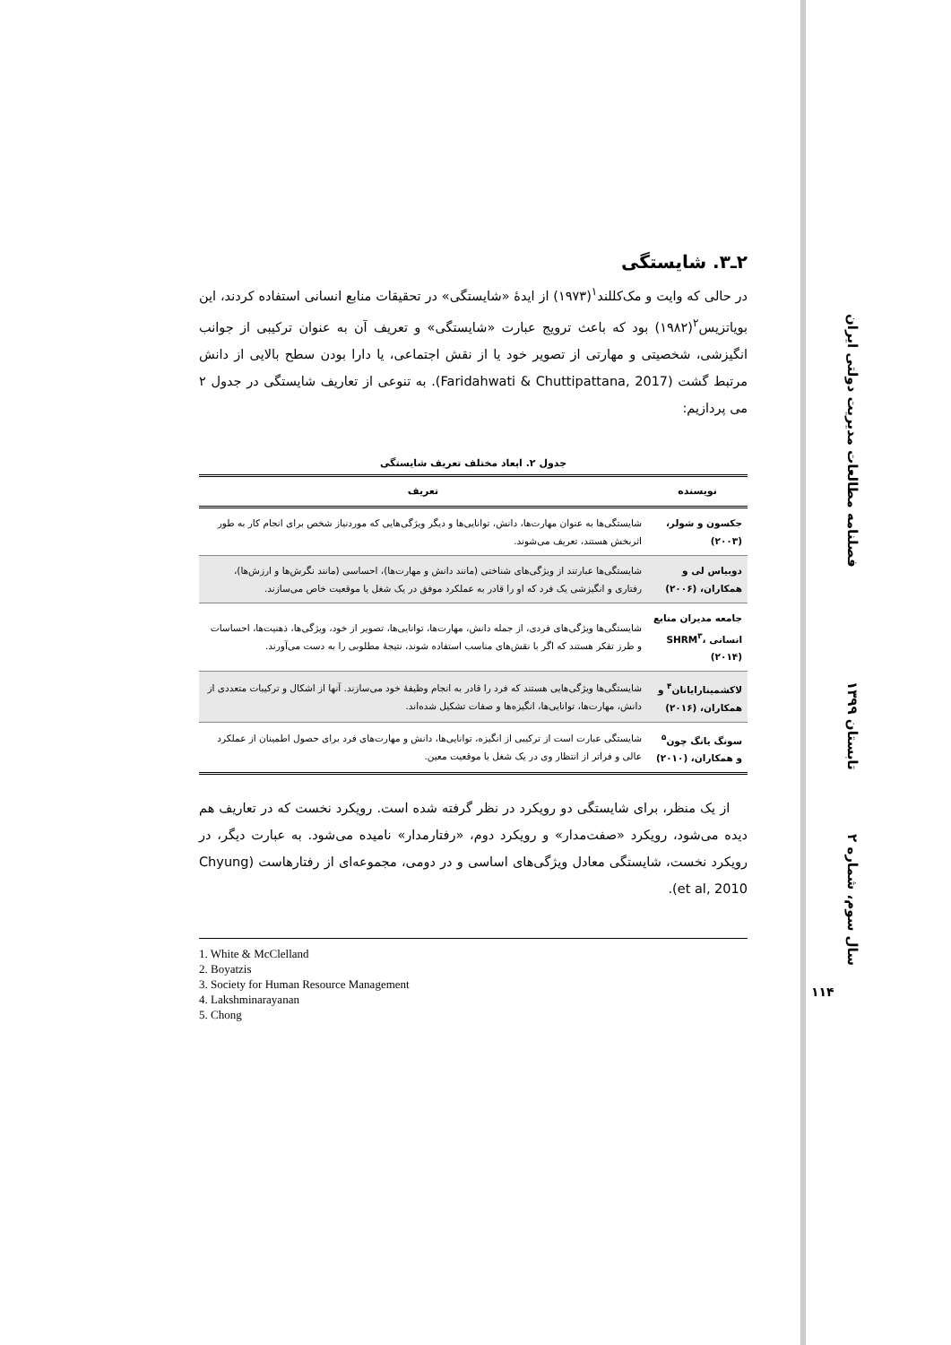فصلنامه مطالعات مدیریت دولتی ایران
تابستان ۱۳۹۹
سال سوم، شماره ۲
۱۱۴
۲ـ۳. شایستگی
در حالی که وایت و مک‌کللند<sup>۱</sup>(۱۹۷۳) از ایدۀ «شایستگی» در تحقیقات منابع انسانی استفاده کردند، این بویاتزیس<sup>۲</sup>(۱۹۸۲) بود که باعث ترویج عبارت «شایستگی» و تعریف آن به عنوان ترکیبی از جوانب انگیزشی، شخصیتی و مهارتی از تصویر خود یا از نقش اجتماعی، یا دارا بودن سطح بالایی از دانش مرتبط گشت (Faridahwati & Chuttipattana, 2017). به تنوعی از تعاریف شایستگی در جدول ۲ می پردازیم:
جدول ۲. ابعاد مختلف تعریف شایستگی
| نویسنده | تعریف |
| --- | --- |
| جکسون و شولر، (۲۰۰۳) | شایستگی‌ها به عنوان مهارت‌ها، دانش، توانایی‌ها و دیگر ویژگی‌هایی که موردنیاز شخص برای انجام کار به طور اثربخش هستند، تعریف می‌شوند. |
| دوبیاس لی و همکاران، (۲۰۰۶) | شایستگی‌ها عبارتند از ویژگی‌های شناختی (مانند دانش و مهارت‌ها)، احساسی (مانند نگرش‌ها و ارزش‌ها)، رفتاری و انگیزشی یک فرد که او را قادر به عملکرد موفق در یک شغل یا موقعیت خاص می‌سازند. |
| جامعه مدیران منابع انسانی SHRM<sup>۳</sup>، (۲۰۱۴) | شایستگی‌ها ویژگی‌های فردی، از جمله دانش، مهارت‌ها، توانایی‌ها، تصویر از خود، ویژگی‌ها، ذهنیت‌ها، احساسات و طرز تفکر هستند که اگر با نقش‌های مناسب استفاده شوند، نتیجۀ مطلوبی را به دست می‌آورند. |
| لاکشمینارایانان<sup>۴</sup> و همکاران، (۲۰۱۶) | شایستگی‌ها ویژگی‌هایی هستند که فرد را قادر به انجام وظیفۀ خود می‌سازند. آنها از اشکال و ترکیبات متعددی از دانش، مهارت‌ها، توانایی‌ها، انگیزه‌ها و صفات تشکیل شده‌اند. |
| سونگ یانگ چون<sup>۵</sup> و همکاران، (۲۰۱۰) | شایستگی عبارت است از ترکیبی از انگیزه، توانایی‌ها، دانش و مهارت‌های فرد برای حصول اطمینان از عملکرد عالی و فراتر از انتظار وی در یک شغل یا موقعیت معین. |
از یک منظر، برای شایستگی دو رویکرد در نظر گرفته شده است. رویکرد نخست که در تعاریف هم دیده می‌شود، رویکرد «صفت‌مدار» و رویکرد دوم، «رفتارمدار» نامیده می‌شود. به عبارت دیگر، در رویکرد نخست، شایستگی معادل ویژگی‌های اساسی و در دومی، مجموعه‌ای از رفتارهاست (Chyung et al, 2010).
1. White & McClelland
2. Boyatzis
3. Society for Human Resource Management
4. Lakshminarayanan
5. Chong